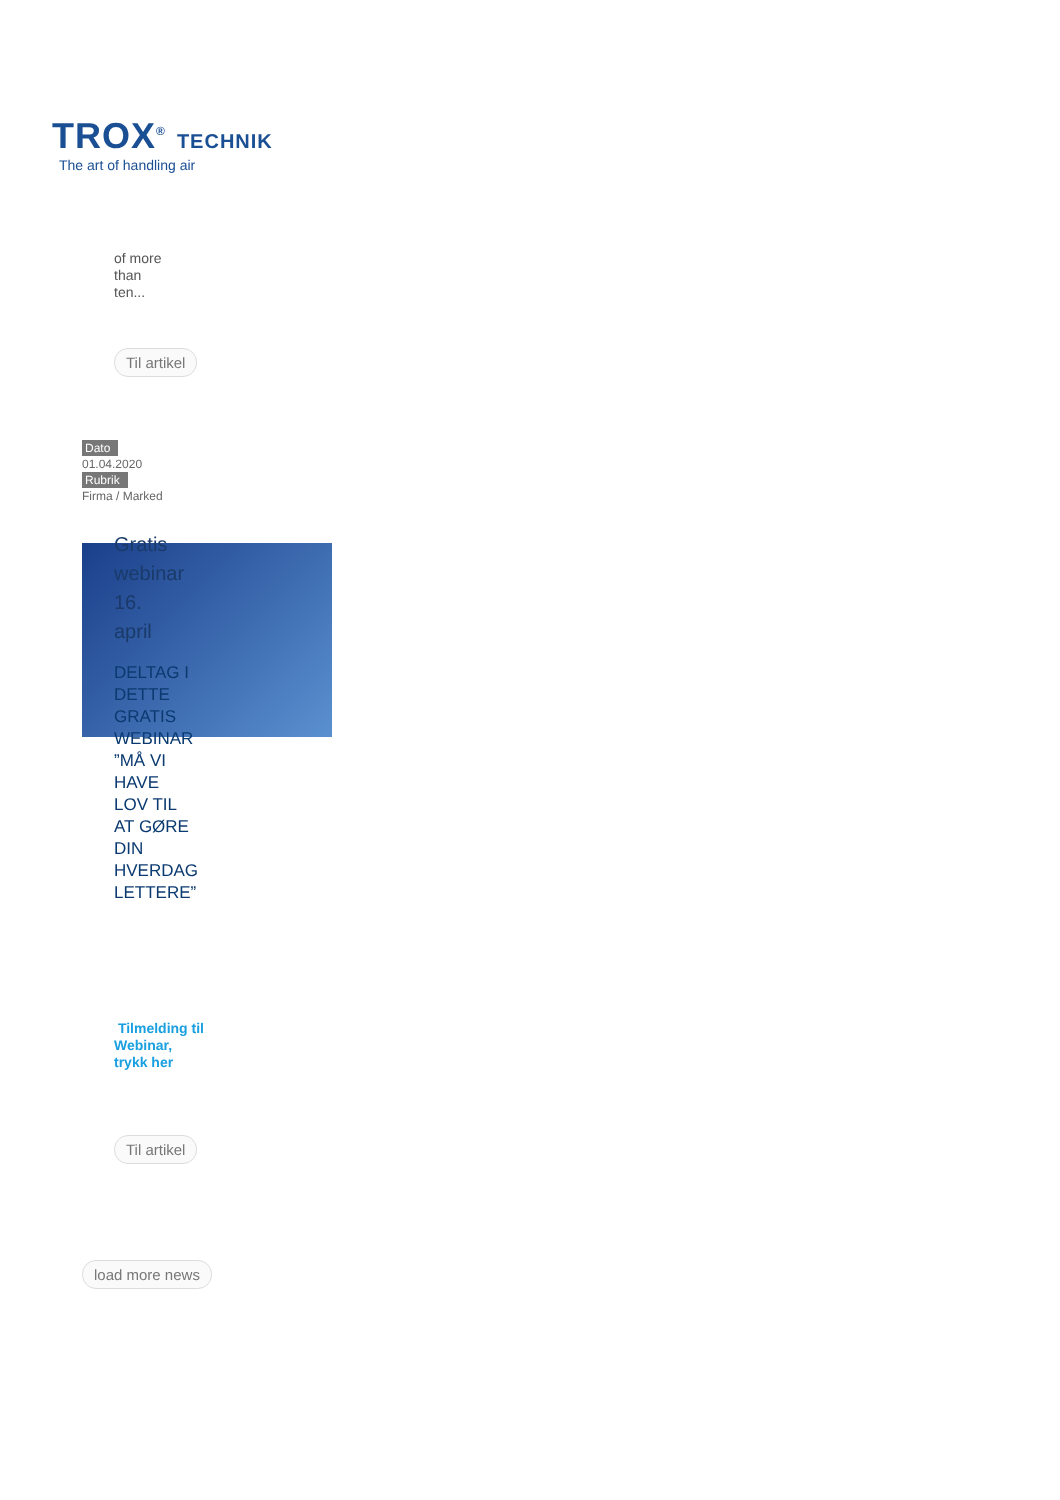TROX<sup>®</sup> TECHNIK
The art of handling air
of more than ten...
Til artikel
Dato
01.04.2020
Rubrik
Firma / Marked
Gratis webinar 16. april
DELTAG I DETTE GRATIS WEBINAR ”MÅ VI HAVE LOV TIL AT GØRE DIN HVERDAG LETTERE”
Tilmelding til Webinar, trykk her
Til artikel
load more news